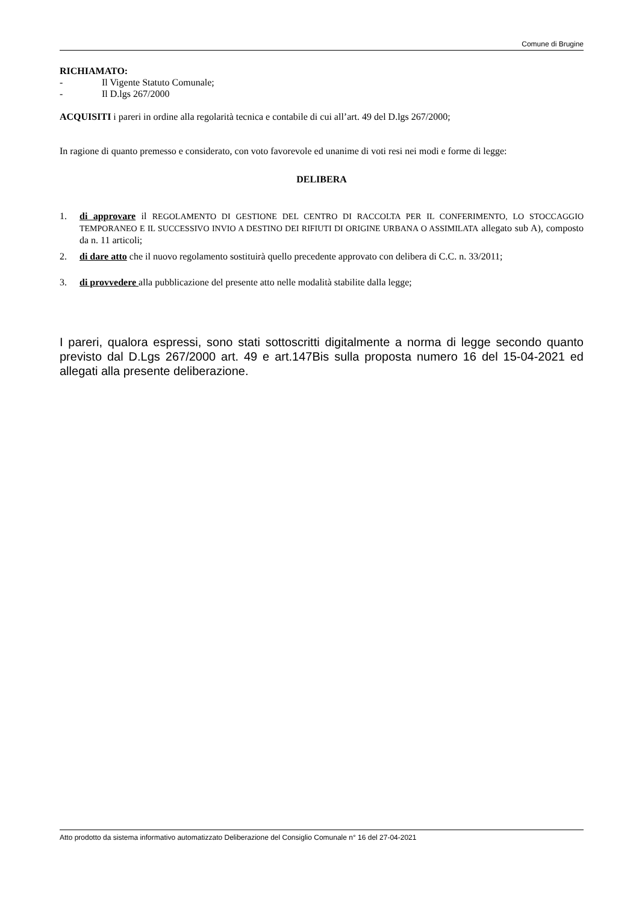Comune di Brugine
RICHIAMATO:
- Il Vigente Statuto Comunale;
- Il D.lgs 267/2000
ACQUISITI i pareri in ordine alla regolarità tecnica e contabile di cui all’art. 49 del D.lgs 267/2000;
In ragione di quanto premesso e considerato, con voto favorevole ed unanime di voti resi nei modi e forme di legge:
DELIBERA
1. di approvare il REGOLAMENTO DI GESTIONE DEL CENTRO DI RACCOLTA PER IL CONFERIMENTO, LO STOCCAGGIO TEMPORANEO E IL SUCCESSIVO INVIO A DESTINO DEI RIFIUTI DI ORIGINE URBANA O ASSIMILATA allegato sub A), composto da n. 11 articoli;
2. di dare atto che il nuovo regolamento sostituirà quello precedente approvato con delibera di C.C. n. 33/2011;
3. di provvedere alla pubblicazione del presente atto nelle modalità stabilite dalla legge;
I pareri, qualora espressi, sono stati sottoscritti digitalmente a norma di legge secondo quanto previsto dal D.Lgs 267/2000 art. 49 e art.147Bis sulla proposta numero 16 del 15-04-2021 ed allegati alla presente deliberazione.
Atto prodotto da sistema informativo automatizzato Deliberazione del Consiglio Comunale n° 16 del 27-04-2021